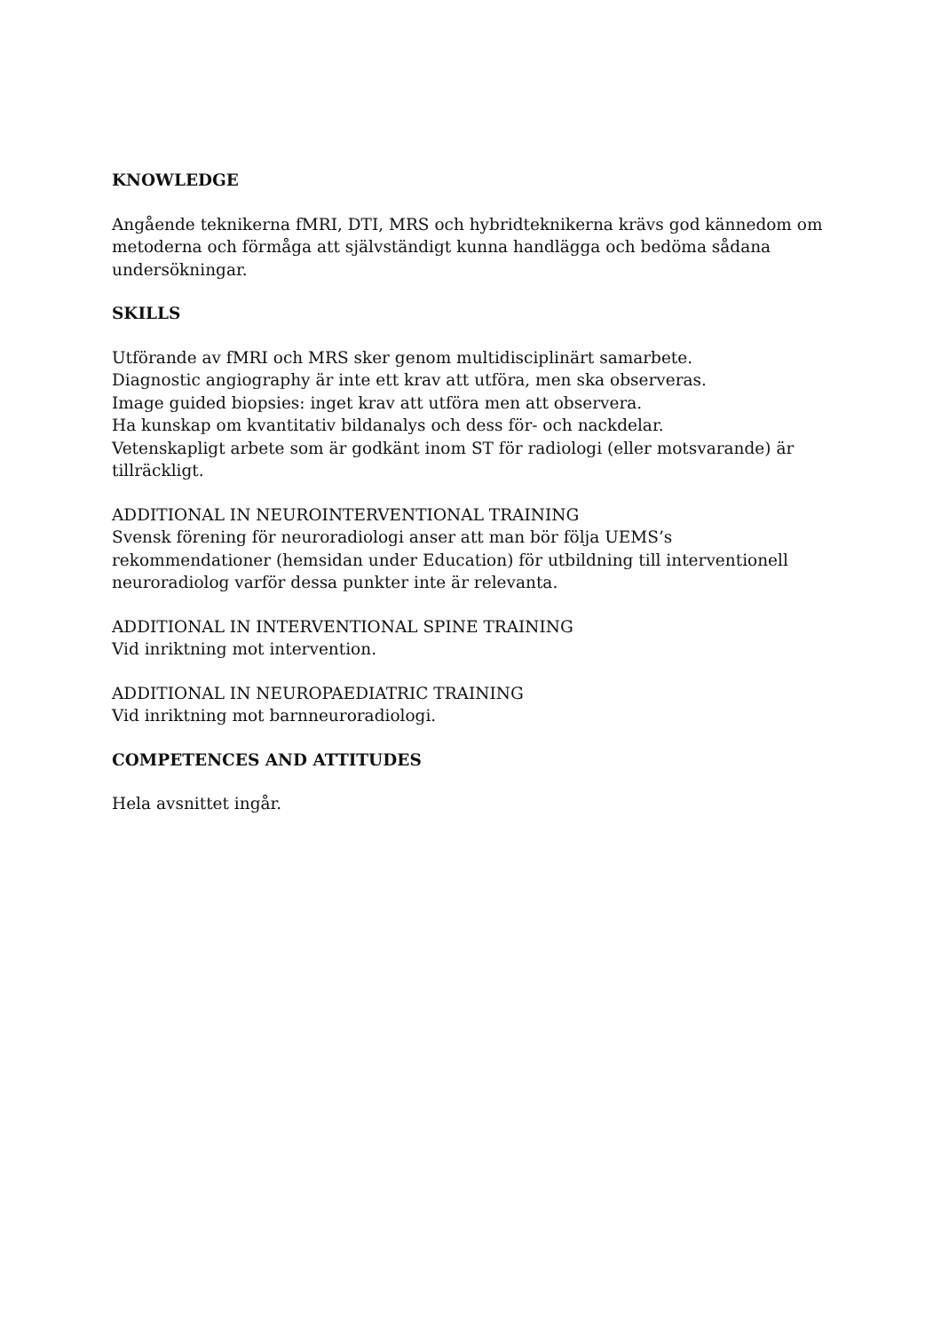KNOWLEDGE
Angående teknikerna fMRI, DTI, MRS och hybridteknikerna krävs god kännedom om metoderna och förmåga att självständigt kunna handlägga och bedöma sådana undersökningar.
SKILLS
Utförande av fMRI och MRS sker genom multidisciplinärt samarbete.
Diagnostic angiography är inte ett krav att utföra, men ska observeras.
Image guided biopsies: inget krav att utföra men att observera.
Ha kunskap om kvantitativ bildanalys och dess för- och nackdelar.
Vetenskapligt arbete som är godkänt inom ST för radiologi (eller motsvarande) är tillräckligt.
ADDITIONAL IN NEUROINTERVENTIONAL TRAINING
Svensk förening för neuroradiologi anser att man bör följa UEMS’s rekommendationer (hemsidan under Education) för utbildning till interventionell neuroradiolog varför dessa punkter inte är relevanta.
ADDITIONAL IN INTERVENTIONAL SPINE TRAINING
Vid inriktning mot intervention.
ADDITIONAL IN NEUROPAEDIATRIC TRAINING
Vid inriktning mot barnneuroradiologi.
COMPETENCES AND ATTITUDES
Hela avsnittet ingår.